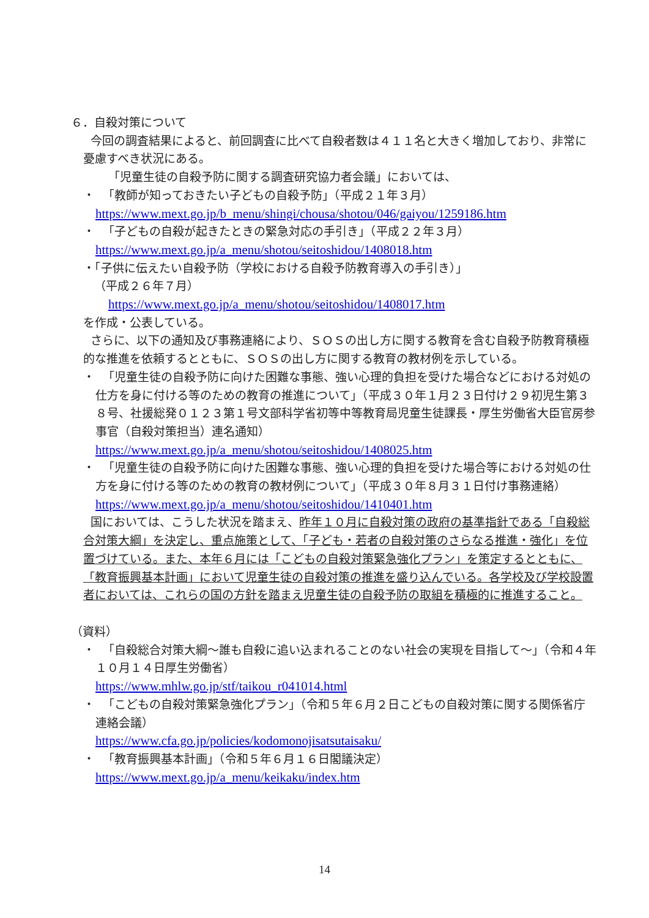６．自殺対策について
今回の調査結果によると、前回調査に比べて自殺者数は４１１名と大きく増加しており、非常に憂慮すべき状況にある。
「児童生徒の自殺予防に関する調査研究協力者会議」においては、
・ 「教師が知っておきたい子どもの自殺予防」（平成２１年３月）
https://www.mext.go.jp/b_menu/shingi/chousa/shotou/046/gaiyou/1259186.htm
・ 「子どもの自殺が起きたときの緊急対応の手引き」（平成２２年３月）
https://www.mext.go.jp/a_menu/shotou/seitoshidou/1408018.htm
・「子供に伝えたい自殺予防（学校における自殺予防教育導入の手引き）」
（平成２６年７月）
https://www.mext.go.jp/a_menu/shotou/seitoshidou/1408017.htm
を作成・公表している。
さらに、以下の通知及び事務連絡により、ＳＯＳの出し方に関する教育を含む自殺予防教育積極的な推進を依頼するとともに、ＳＯＳの出し方に関する教育の教材例を示している。
・ 「児童生徒の自殺予防に向けた困難な事態、強い心理的負担を受けた場合などにおける対処の仕方を身に付ける等のための教育の推進について」（平成３０年１月２３日付け２９初児生第３８号、社援総発０１２３第１号文部科学省初等中等教育局児童生徒課長・厚生労働省大臣官房参事官（自殺対策担当）連名通知）
https://www.mext.go.jp/a_menu/shotou/seitoshidou/1408025.htm
・ 「児童生徒の自殺予防に向けた困難な事態、強い心理的負担を受けた場合等における対処の仕方を身に付ける等のための教育の教材例について」（平成３０年８月３１日付け事務連絡）
https://www.mext.go.jp/a_menu/shotou/seitoshidou/1410401.htm
国においては、こうした状況を踏まえ、昨年１０月に自殺対策の政府の基準指針である「自殺総合対策大綱」を決定し、重点施策として、「子ども・若者の自殺対策のさらなる推進・強化」を位置づけている。また、本年６月には「こどもの自殺対策緊急強化プラン」を策定するとともに、「教育振興基本計画」において児童生徒の自殺対策の推進を盛り込んでいる。各学校及び学校設置者においては、これらの国の方針を踏まえ児童生徒の自殺予防の取組を積極的に推進すること。
（資料）
・ 「自殺総合対策大綱～誰も自殺に追い込まれることのない社会の実現を目指して～」（令和４年１０月１４日厚生労働省）
https://www.mhlw.go.jp/stf/taikou_r041014.html
・ 「こどもの自殺対策緊急強化プラン」（令和５年６月２日こどもの自殺対策に関する関係省庁連絡会議）
https://www.cfa.go.jp/policies/kodomonojisatsutaisaku/
・ 「教育振興基本計画」（令和５年６月１６日閣議決定）
https://www.mext.go.jp/a_menu/keikaku/index.htm
14